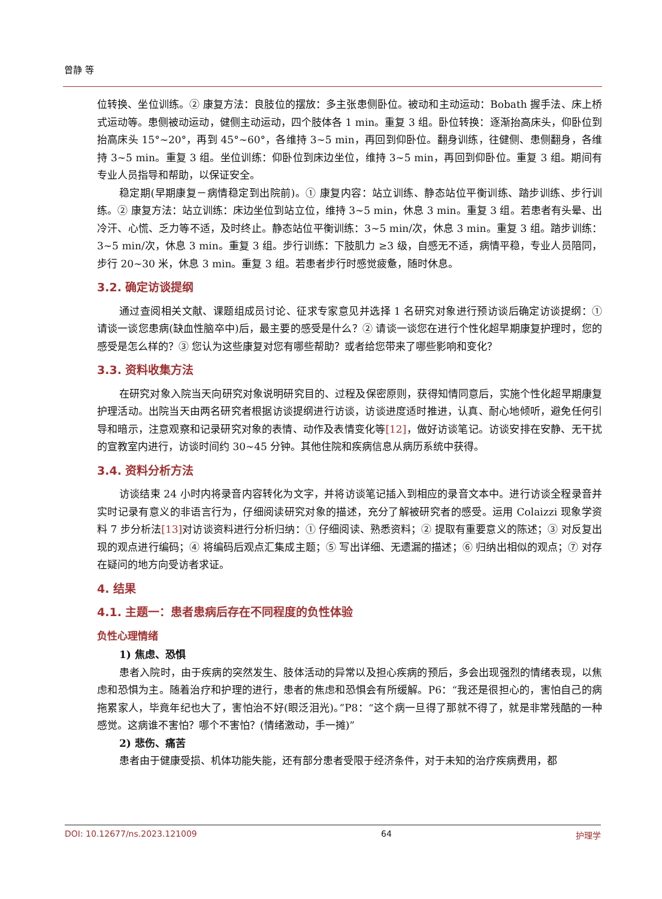曾静 等
位转换、坐位训练。② 康复方法：良肢位的摆放：多主张患侧卧位。被动和主动运动：Bobath 握手法、床上桥式运动等。患侧被动运动，健侧主动运动，四个肢体各 1 min。重复 3 组。卧位转换：逐渐抬高床头，仰卧位到抬高床头 15°~20°，再到 45°~60°，各维持 3~5 min，再回到仰卧位。翻身训练，往健侧、患侧翻身，各维持 3~5 min。重复 3 组。坐位训练：仰卧位到床边坐位，维持 3~5 min，再回到仰卧位。重复 3 组。期间有专业人员指导和帮助，以保证安全。
稳定期(早期康复－病情稳定到出院前)。① 康复内容：站立训练、静态站位平衡训练、踏步训练、步行训练。② 康复方法：站立训练：床边坐位到站立位，维持 3~5 min，休息 3 min。重复 3 组。若患者有头晕、出冷汗、心慌、乏力等不适，及时终止。静态站位平衡训练：3~5 min/次，休息 3 min。重复 3 组。踏步训练：3~5 min/次，休息 3 min。重复 3 组。步行训练：下肢肌力 ≥3 级，自感无不适，病情平稳，专业人员陪同，步行 20~30 米，休息 3 min。重复 3 组。若患者步行时感觉疲惫，随时休息。
3.2. 确定访谈提纲
通过查阅相关文献、课题组成员讨论、征求专家意见并选择 1 名研究对象进行预访谈后确定访谈提纲：① 请谈一谈您患病(缺血性脑卒中)后，最主要的感受是什么？② 请谈一谈您在进行个性化超早期康复护理时，您的感受是怎么样的？③ 您认为这些康复对您有哪些帮助？或者给您带来了哪些影响和变化？
3.3. 资料收集方法
在研究对象入院当天向研究对象说明研究目的、过程及保密原则，获得知情同意后，实施个性化超早期康复护理活动。出院当天由两名研究者根据访谈提纲进行访谈，访谈进度适时推进，认真、耐心地倾听，避免任何引导和暗示，注意观察和记录研究对象的表情、动作及表情变化等[12]，做好访谈笔记。访谈安排在安静、无干扰的宣教室内进行，访谈时间约 30~45 分钟。其他住院和疾病信息从病历系统中获得。
3.4. 资料分析方法
访谈结束 24 小时内将录音内容转化为文字，并将访谈笔记插入到相应的录音文本中。进行访谈全程录音并实时记录有意义的非语言行为，仔细阅读研究对象的描述，充分了解被研究者的感受。运用 Colaizzi 现象学资料 7 步分析法[13] 对访谈资料进行分析归纳：① 仔细阅读、熟悉资料；② 提取有重要意义的陈述；③ 对反复出现的观点进行编码；④ 将编码后观点汇集成主题；⑤ 写出详细、无遗漏的描述；⑥ 归纳出相似的观点；⑦ 对存在疑问的地方向受访者求证。
4. 结果
4.1. 主题一：患者患病后存在不同程度的负性体验
负性心理情绪
1) 焦虑、恐惧
患者入院时，由于疾病的突然发生、肢体活动的异常以及担心疾病的预后，多会出现强烈的情绪表现，以焦虑和恐惧为主。随着治疗和护理的进行，患者的焦虑和恐惧会有所缓解。P6：“我还是很担心的，害怕自己的病拖累家人，毕竟年纪也大了，害怕治不好(眼泛泪光)。”P8：“这个病一旦得了那就不得了，就是非常残酷的一种感觉。这病谁不害怕？哪个不害怕？(情绪激动，手一摊)”
2) 悲伤、痛苦
患者由于健康受损、机体功能失能，还有部分患者受限于经济条件，对于未知的治疗疾病费用，都
DOI: 10.12677/ns.2023.121009 64 护理学